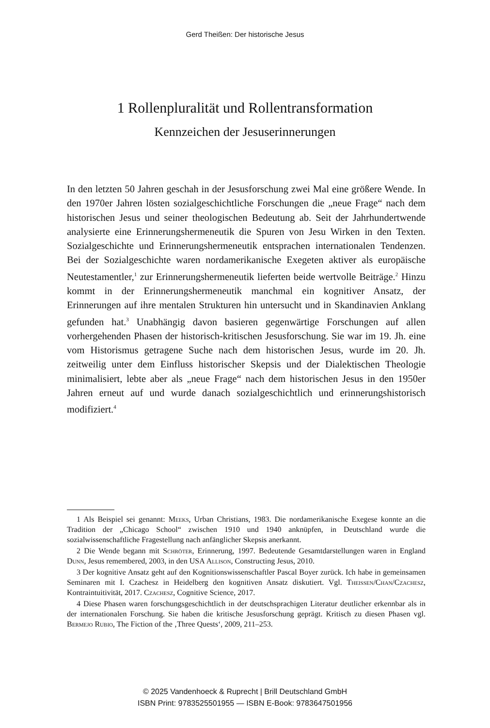Gerd Theißen: Der historische Jesus
1 Rollenpluralität und Rollentransformation
Kennzeichen der Jesuserinnerungen
In den letzten 50 Jahren geschah in der Jesusforschung zwei Mal eine größere Wende. In den 1970er Jahren lösten sozialgeschichtliche Forschungen die „neue Frage“ nach dem historischen Jesus und seiner theologischen Bedeutung ab. Seit der Jahrhundertwende analysierte eine Erinnerungshermeneutik die Spuren von Jesu Wirken in den Texten. Sozialgeschichte und Erinnerungshermeneutik entsprachen internationalen Tendenzen. Bei der Sozialgeschichte waren nordamerikanische Exegeten aktiver als europäische Neutestamentler,<sup>1</sup> zur Erinnerungshermeneutik lieferten beide wertvolle Beiträge.<sup>2</sup> Hinzu kommt in der Erinnerungshermeneutik manchmal ein kognitiver Ansatz, der Erinnerungen auf ihre mentalen Strukturen hin untersucht und in Skandinavien Anklang gefunden hat.<sup>3</sup> Unabhängig davon basieren gegenwärtige Forschungen auf allen vorhergehenden Phasen der historisch-kritischen Jesusforschung. Sie war im 19. Jh. eine vom Historismus getragene Suche nach dem historischen Jesus, wurde im 20. Jh. zeitweilig unter dem Einfluss historischer Skepsis und der Dialektischen Theologie minimalisiert, lebte aber als „neue Frage“ nach dem historischen Jesus in den 1950er Jahren erneut auf und wurde danach sozialgeschichtlich und erinnerungshistorisch modifiziert.<sup>4</sup>
1 Als Beispiel sei genannt: Meeks, Urban Christians, 1983. Die nordamerikanische Exegese konnte an die Tradition der „Chicago School“ zwischen 1910 und 1940 anknüpfen, in Deutschland wurde die sozialwissenschaftliche Fragestellung nach anfänglicher Skepsis anerkannt.
2 Die Wende begann mit Schröter, Erinnerung, 1997. Bedeutende Gesamtdarstellungen waren in England Dunn, Jesus remembered, 2003, in den USA Allison, Constructing Jesus, 2010.
3 Der kognitive Ansatz geht auf den Kognitionswissenschaftler Pascal Boyer zurück. Ich habe in gemeinsamen Seminaren mit I. Czachesz in Heidelberg den kognitiven Ansatz diskutiert. Vgl. Theissen/Chan/Czachesz, Kontraintuitivität, 2017. Czachesz, Cognitive Science, 2017.
4 Diese Phasen waren forschungsgeschichtlich in der deutschsprachigen Literatur deutlicher erkennbar als in der internationalen Forschung. Sie haben die kritische Jesusforschung geprägt. Kritisch zu diesen Phasen vgl. Bermejo Rubio, The Fiction of the ‚Three Quests‘, 2009, 211–253.
© 2025 Vandenhoeck & Ruprecht | Brill Deutschland GmbH
ISBN Print: 9783525501955 — ISBN E-Book: 9783647501956